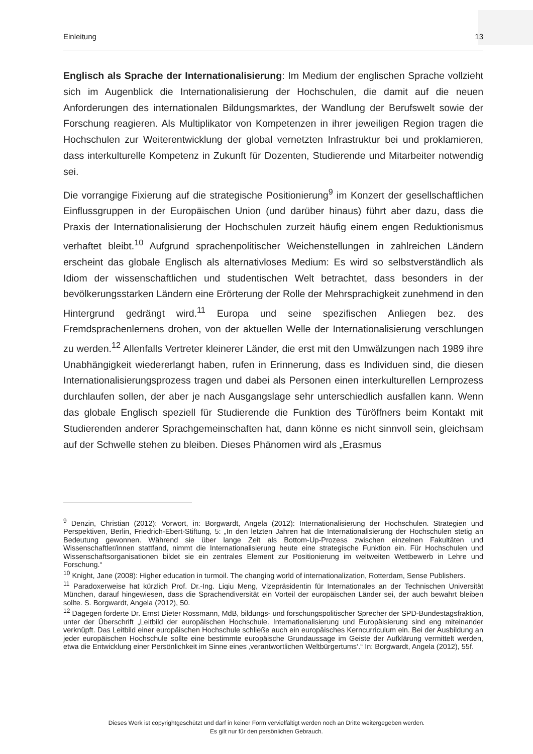Einleitung 13
Englisch als Sprache der Internationalisierung: Im Medium der englischen Sprache vollzieht sich im Augenblick die Internationalisierung der Hochschulen, die damit auf die neuen Anforderungen des internationalen Bildungsmarktes, der Wandlung der Berufswelt sowie der Forschung reagieren. Als Multiplikator von Kompetenzen in ihrer jeweiligen Region tragen die Hochschulen zur Weiterentwicklung der global vernetzten Infrastruktur bei und proklamieren, dass interkulturelle Kompetenz in Zukunft für Dozenten, Studierende und Mitarbeiter notwendig sei.
Die vorrangige Fixierung auf die strategische Positionierung<sup>9</sup> im Konzert der gesellschaftlichen Einflussgruppen in der Europäischen Union (und darüber hinaus) führt aber dazu, dass die Praxis der Internationalisierung der Hochschulen zurzeit häufig einem engen Reduktionismus verhaftet bleibt.<sup>10</sup> Aufgrund sprachenpolitischer Weichenstellungen in zahlreichen Ländern erscheint das globale Englisch als alternativloses Medium: Es wird so selbstverständlich als Idiom der wissenschaftlichen und studentischen Welt betrachtet, dass besonders in der bevölkerungsstarken Ländern eine Erörterung der Rolle der Mehrsprachigkeit zunehmend in den Hintergrund gedrängt wird.<sup>11</sup> Europa und seine spezifischen Anliegen bez. des Fremdsprachenlernens drohen, von der aktuellen Welle der Internationalisierung verschlungen zu werden.<sup>12</sup> Allenfalls Vertreter kleinerer Länder, die erst mit den Umwälzungen nach 1989 ihre Unabhängigkeit wiedererlangt haben, rufen in Erinnerung, dass es Individuen sind, die diesen Internationalisierungsprozess tragen und dabei als Personen einen interkulturellen Lernprozess durchlaufen sollen, der aber je nach Ausgangslage sehr unterschiedlich ausfallen kann. Wenn das globale Englisch speziell für Studierende die Funktion des Türöffners beim Kontakt mit Studierenden anderer Sprachgemeinschaften hat, dann könne es nicht sinnvoll sein, gleichsam auf der Schwelle stehen zu bleiben. Dieses Phänomen wird als „Erasmus
<sup>9</sup> Denzin, Christian (2012): Vorwort, in: Borgwardt, Angela (2012): Internationalisierung der Hochschulen. Strategien und Perspektiven, Berlin, Friedrich-Ebert-Stiftung, 5: „In den letzten Jahren hat die Internationalisierung der Hochschulen stetig an Bedeutung gewonnen. Während sie über lange Zeit als Bottom-Up-Prozess zwischen einzelnen Fakultäten und Wissenschaftler/innen stattfand, nimmt die Internationalisierung heute eine strategische Funktion ein. Für Hochschulen und Wissenschaftsorganisationen bildet sie ein zentrales Element zur Positionierung im weltweiten Wettbewerb in Lehre und Forschung.“
<sup>10</sup> Knight, Jane (2008): Higher education in turmoil. The changing world of internationalization, Rotterdam, Sense Publishers.
<sup>11</sup> Paradoxerweise hat kürzlich Prof. Dr.-Ing. Liqiu Meng, Vizepräsidentin für Internationales an der Technischen Universität München, darauf hingewiesen, dass die Sprachendiversität ein Vorteil der europäischen Länder sei, der auch bewahrt bleiben sollte. S. Borgwardt, Angela (2012), 50.
<sup>12</sup> Dagegen forderte Dr. Ernst Dieter Rossmann, MdB, bildungs- und forschungspolitischer Sprecher der SPD-Bundestagsfraktion, unter der Überschrift „Leitbild der europäischen Hochschule. Internationalisierung und Europäisierung sind eng miteinander verknüpft. Das Leitbild einer europäischen Hochschule schließe auch ein europäisches Kerncurriculum ein. Bei der Ausbildung an jeder europäischen Hochschule sollte eine bestimmte europäische Grundaussage im Geiste der Aufklärung vermittelt werden, etwa die Entwicklung einer Persönlichkeit im Sinne eines ‚verantwortlichen Weltbürgertums‘.“ In: Borgwardt, Angela (2012), 55f.
Dieses Werk ist copyrightgeschützt und darf in keiner Form vervielfältigt werden noch an Dritte weitergegeben werden.
Es gilt nur für den persönlichen Gebrauch.